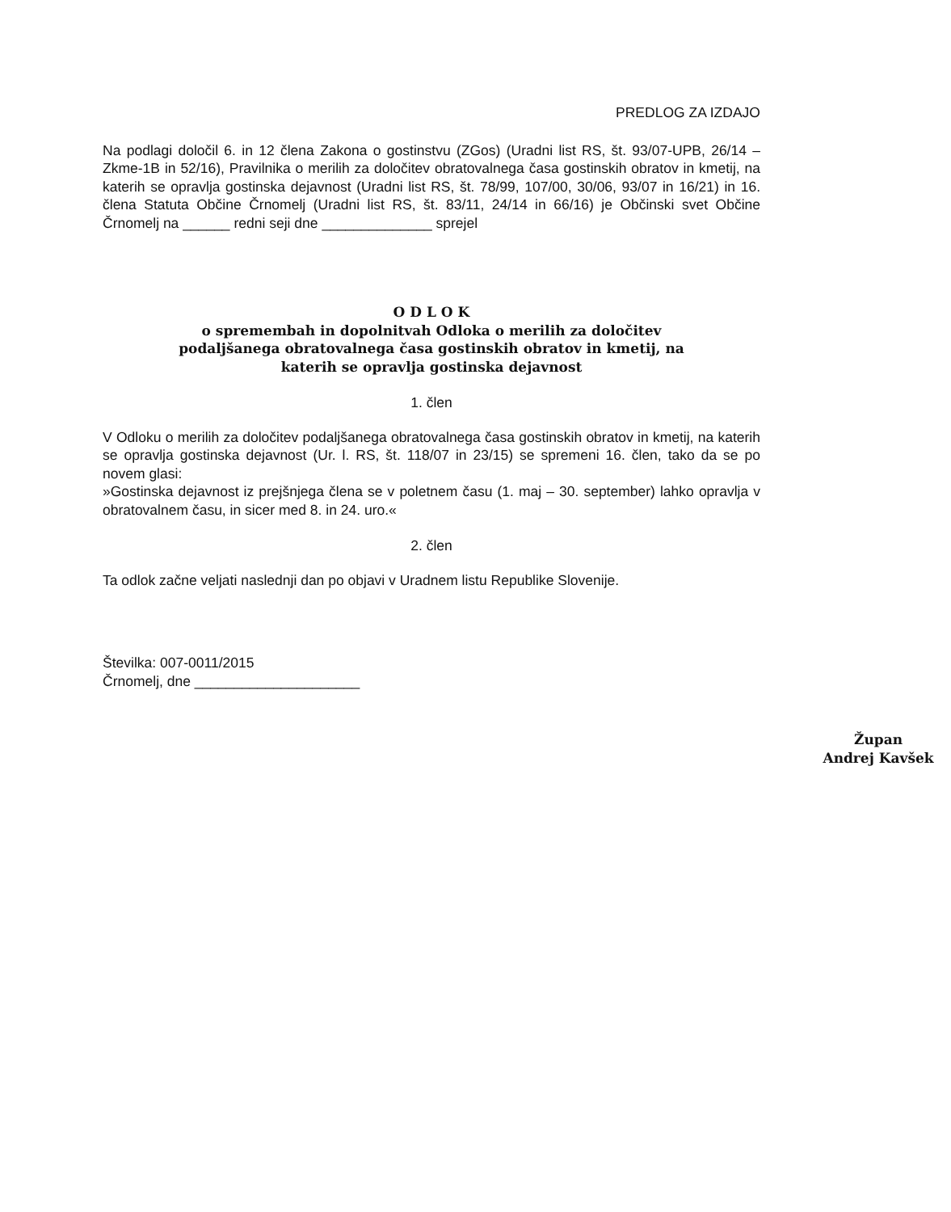PREDLOG ZA IZDAJO
Na podlagi določil 6. in 12 člena Zakona o gostinstvu (ZGos) (Uradni list RS, št. 93/07-UPB, 26/14 – Zkme-1B in 52/16), Pravilnika o merilih za določitev obratovalnega časa gostinskih obratov in kmetij, na katerih se opravlja gostinska dejavnost (Uradni list RS, št. 78/99, 107/00, 30/06, 93/07 in 16/21) in 16. člena Statuta Občine Črnomelj (Uradni list RS, št. 83/11, 24/14 in 66/16) je Občinski svet Občine Črnomelj na ______ redni seji dne ______________ sprejel
O D L O K
o spremembah in dopolnitvah Odloka o merilih za določitev podaljšanega obratovalnega časa gostinskih obratov in kmetij, na katerih se opravlja gostinska dejavnost
1. člen
V Odloku o merilih za določitev podaljšanega obratovalnega časa gostinskih obratov in kmetij, na katerih se opravlja gostinska dejavnost (Ur. l. RS, št. 118/07 in 23/15) se spremeni 16. člen, tako da se po novem glasi:
»Gostinska dejavnost iz prejšnjega člena se v poletnem času (1. maj – 30. september) lahko opravlja v obratovalnem času, in sicer med 8. in 24. uro.«
2. člen
Ta odlok začne veljati naslednji dan po objavi v Uradnem listu Republike Slovenije.
Številka: 007-0011/2015
Črnomelj, dne _____________________
Župan
Andrej Kavšek